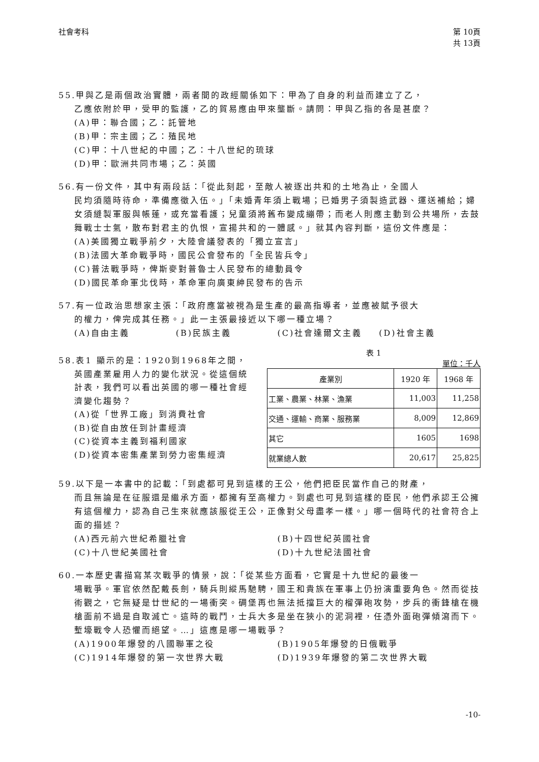社會考科 第 10頁
共 13頁
55.甲與乙是兩個政治實體，兩者間的政經關係如下：甲為了自身的利益而建立了乙，
乙應依附於甲，受甲的監護，乙的貿易應由甲來壟斷。請問：甲與乙指的各是甚麼？
(A)甲：聯合國；乙：託管地
(B)甲：宗主國；乙：殖民地
(C)甲：十八世紀的中國；乙：十八世紀的琉球
(D)甲：歐洲共同市場；乙：英國
56.有一份文件，其中有兩段話：「從此刻起，至敵人被逐出共和的土地為止，全國人
民均須隨時待命，準備應徵入伍。」「未婚青年須上戰場；已婚男子須製造武器、運送補給；婦女須縫製軍服與帳蓬，或充當看護；兒童須將舊布變成繃帶；而老人則應主動到公共場所，去鼓舞戰士士氣，散布對君主的仇恨，宣揚共和的一體感。」就其內容判斷，這份文件應是：
(A)美國獨立戰爭前夕，大陸會議發表的「獨立宣言」
(B)法國大革命戰爭時，國民公會發布的「全民皆兵令」
(C)普法戰爭時，俾斯麥對普魯士人民發布的總動員令
(D)國民革命軍北伐時，革命軍向廣東紳民發布的告示
57.有一位政治思想家主張：「政府應當被視為是生產的最高指導者，並應被賦予很大
的權力，俾完成其任務。」此一主張最接近以下哪一種立場？
(A)自由主義 (B)民族主義 (C)社會達爾文主義 (D)社會主義
58.表1 顯示的是：1920到1968年之間，
英國產業雇用人力的變化狀況。從這個統計表，我們可以看出英國的哪一種社會經濟變化趨勢？
(A)從「世界工廠」到消費社會
(B)從自由放任到計畫經濟
(C)從資本主義到福利國家
(D)從資本密集產業到勞力密集經濟
表 1
單位：千人
| 產業別 | 1920 年 | 1968 年 |
| --- | --- | --- |
| 工業、農業、林業、漁業 | 11,003 | 11,258 |
| 交通、運輸、商業、服務業 | 8,009 | 12,869 |
| 其它 | 1605 | 1698 |
| 就業總人數 | 20,617 | 25,825 |
59.以下是一本書中的記載：「到處都可見到這樣的王公，他們把臣民當作自己的財產，
而且無論是在征服還是繼承方面，都擁有至高權力。到處也可見到這樣的臣民，他們承認王公擁有這個權力，認為自己生來就應該服從王公，正像對父母盡孝一樣。」哪一個時代的社會符合上面的描述？
(A)西元前六世紀希臘社會 (B)十四世紀英國社會
(C)十八世紀美國社會 (D)十九世紀法國社會
60.一本歷史書描寫某次戰爭的情景，說：「從某些方面看，它實是十九世紀的最後一
場戰爭。軍官依然配戴長劍，騎兵則縱馬馳騁，國王和貴族在軍事上仍扮演重要角色。然而從技術觀之，它無疑是廿世紀的一場衝突。碉堡再也無法抵擋巨大的榴彈砲攻勢，步兵的衝鋒槍在機槍面前不過是自取滅亡。這時的戰鬥，士兵大多是坐在狹小的泥洞裡，任憑外面砲彈傾瀉而下。塹壕戰令人恐懼而絕望。…」這應是哪一場戰爭？
(A)1900年爆發的八國聯軍之役 (B)1905年爆發的日俄戰爭
(C)1914年爆發的第一次世界大戰 (D)1939年爆發的第二次世界大戰
-10-